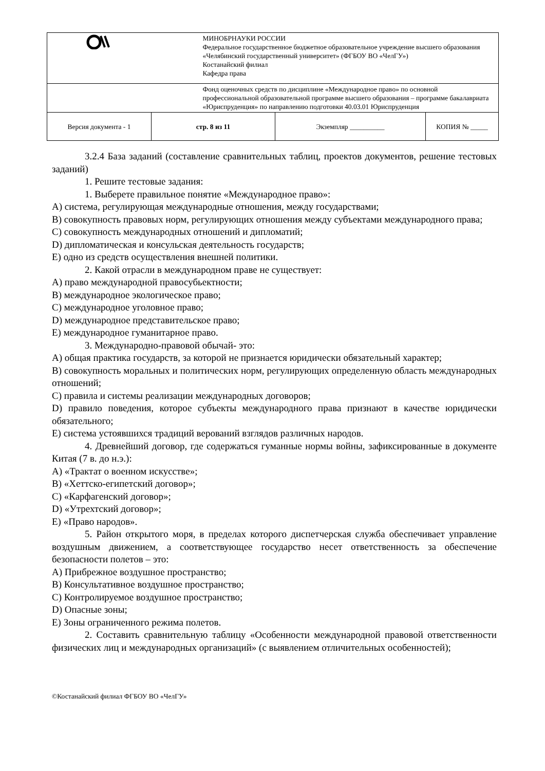| | МИНОБРНАУКИ РОССИИ Федеральное государственное бюджетное образовательное учреждение высшего образования «Челябинский государственный университет» (ФГБОУ ВО «ЧелГУ») Костанайский филиал Кафедра права | | |
| | Фонд оценочных средств по дисциплине «Международное право» по основной профессиональной образовательной программе высшего образования – программе бакалавриата «Юриспруденция» по направлению подготовки 40.03.01 Юриспруденция | | |
| Версия документа - 1 | стр. 8 из 11 | Экземпляр __________ | КОПИЯ № _____ |
3.2.4 База заданий (составление сравнительных таблиц, проектов документов, решение тестовых заданий)
1. Решите тестовые задания:
1. Выберете правильное понятие «Международное право»:
А) система, регулирующая международные отношения, между государствами;
В) совокупность правовых норм, регулирующих отношения между субъектами международного права;
С) совокупность международных отношений и дипломатий;
D) дипломатическая и консульская деятельность государств;
Е) одно из средств осуществления внешней политики.
2. Какой отрасли в международном праве не существует:
А) право международной правосубьектности;
В) международное экологическое право;
С) международное уголовное право;
D) международное представительское право;
Е) международное гуманитарное право.
3. Международно-правовой обычай- это:
А) общая практика государств, за которой не признается юридически обязательный характер;
В) совокупность моральных и политических норм, регулирующих определенную область международных отношений;
С) правила и системы реализации международных договоров;
D) правило поведения, которое субъекты международного права признают в качестве юридически обязательного;
Е) система устоявшихся традиций верований взглядов различных народов.
4. Древнейший договор, где содержаться гуманные нормы войны, зафиксированные в документе Китая (7 в. до н.э.):
А) «Трактат о военном искусстве»;
В) «Хеттско-египетский договор»;
С) «Карфагенский договор»;
D) «Утрехтский договор»;
Е) «Право народов».
5. Район открытого моря, в пределах которого диспетчерская служба обеспечивает управление воздушным движением, а соответствующее государство несет ответственность за обеспечение безопасности полетов – это:
А) Прибрежное воздушное пространство;
В) Консультативное воздушное пространство;
С) Контролируемое воздушное пространство;
D) Опасные зоны;
Е) Зоны ограниченного режима полетов.
2. Составить сравнительную таблицу «Особенности международной правовой ответственности физических лиц и международных организаций» (с выявлением отличительных особенностей);
©Костанайский филиал ФГБОУ ВО «ЧелГУ»